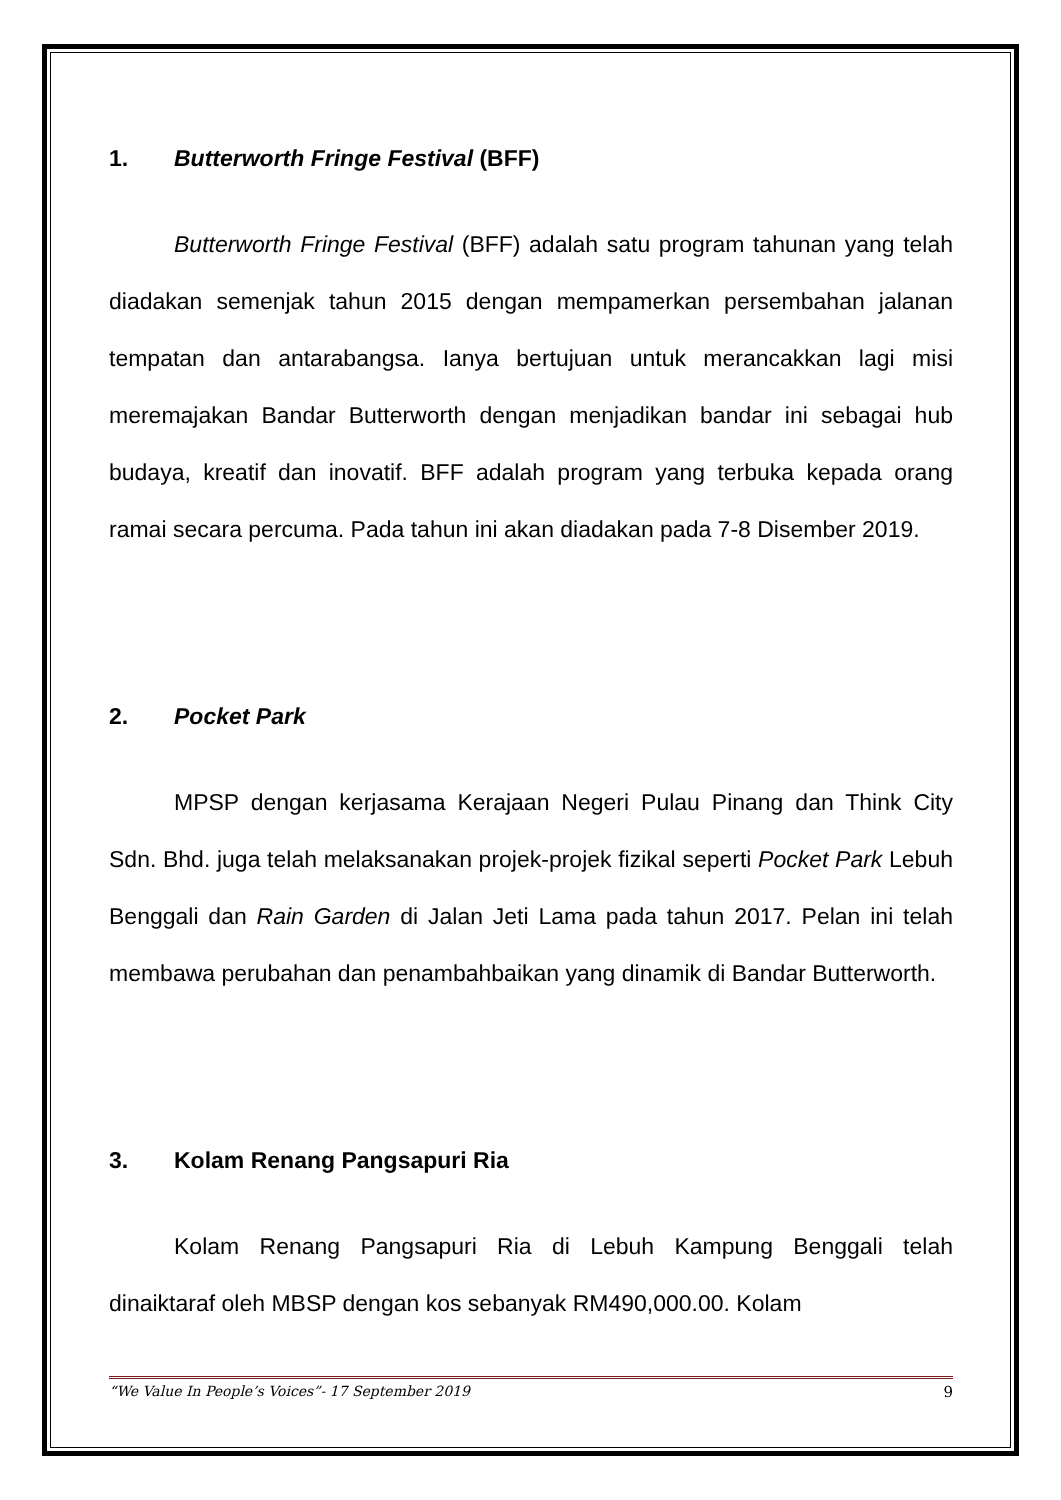1. Butterworth Fringe Festival (BFF)
Butterworth Fringe Festival (BFF) adalah satu program tahunan yang telah diadakan semenjak tahun 2015 dengan mempamerkan persembahan jalanan tempatan dan antarabangsa. Ianya bertujuan untuk merancakkan lagi misi meremajakan Bandar Butterworth dengan menjadikan bandar ini sebagai hub budaya, kreatif dan inovatif. BFF adalah program yang terbuka kepada orang ramai secara percuma. Pada tahun ini akan diadakan pada 7-8 Disember 2019.
2. Pocket Park
MPSP dengan kerjasama Kerajaan Negeri Pulau Pinang dan Think City Sdn. Bhd. juga telah melaksanakan projek-projek fizikal seperti Pocket Park Lebuh Benggali dan Rain Garden di Jalan Jeti Lama pada tahun 2017. Pelan ini telah membawa perubahan dan penambahbaikan yang dinamik di Bandar Butterworth.
3. Kolam Renang Pangsapuri Ria
Kolam Renang Pangsapuri Ria di Lebuh Kampung Benggali telah dinaiktaraf oleh MBSP dengan kos sebanyak RM490,000.00. Kolam
“We Value In People’s Voices”- 17 September 2019 9